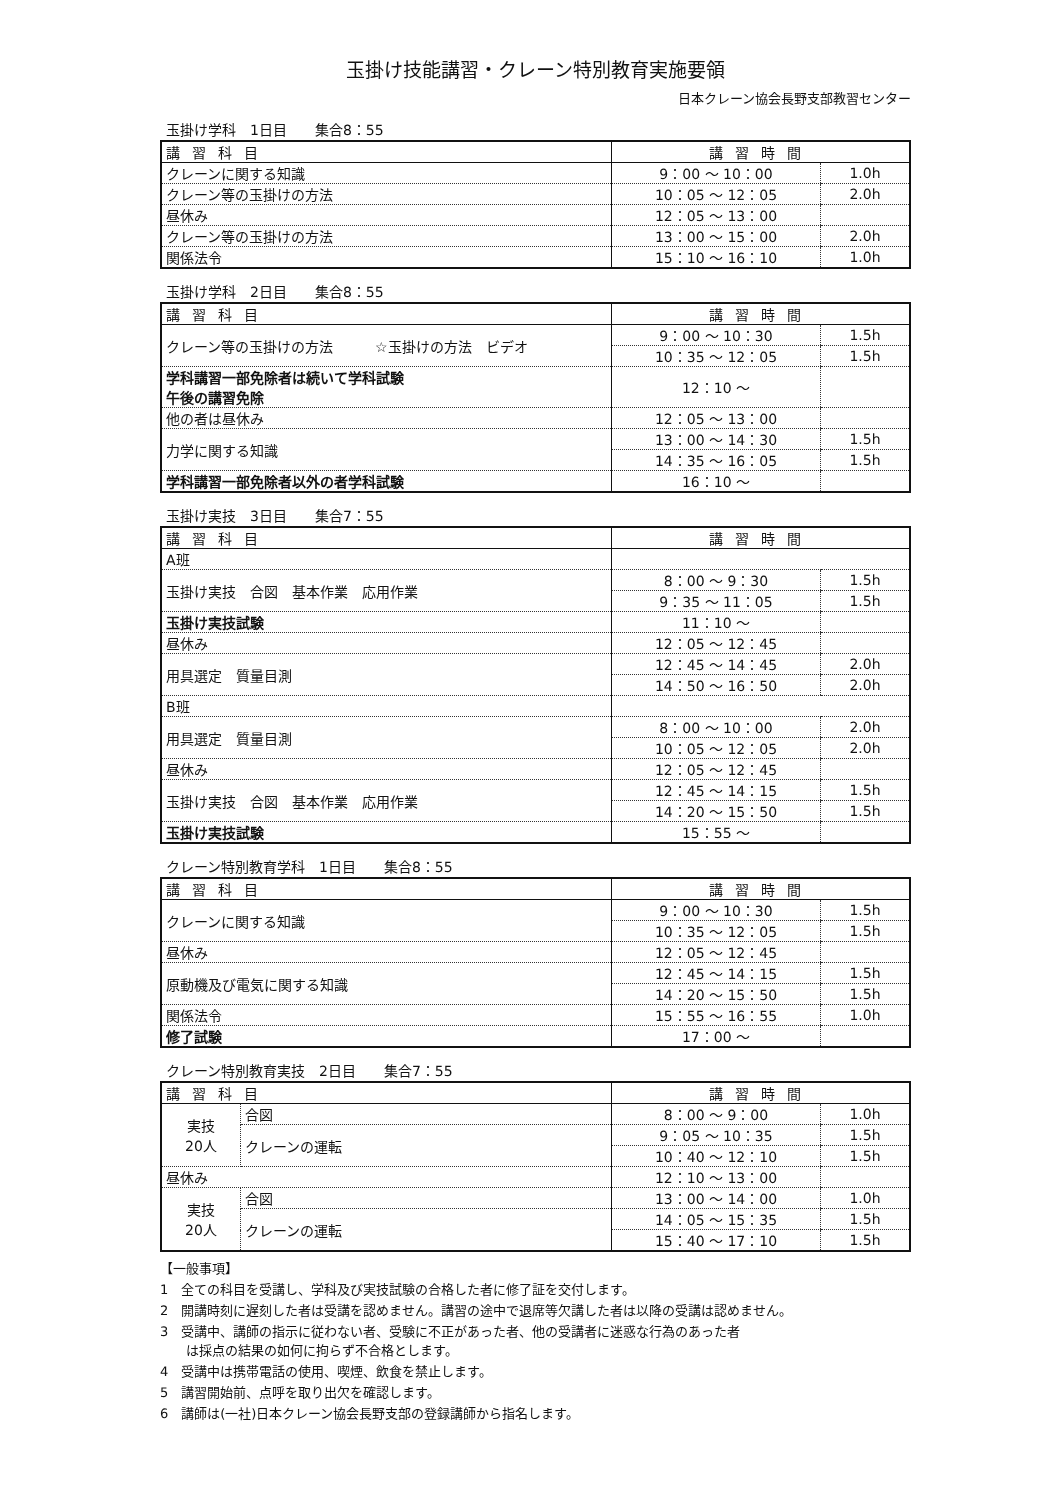玉掛け技能講習・クレーン特別教育実施要領
日本クレーン協会長野支部教習センター
玉掛け学科　1日目　　集合8：55
| 講習科目 | 講習時間 | |
| --- | --- | --- |
| クレーンに関する知識 | 9：00 ～ 10：00 | 1.0h |
| クレーン等の玉掛けの方法 | 10：05 ～ 12：05 | 2.0h |
| 昼休み | 12：05 ～ 13：00 | |
| クレーン等の玉掛けの方法 | 13：00 ～ 15：00 | 2.0h |
| 関係法令 | 15：10 ～ 16：10 | 1.0h |
玉掛け学科　2日目　　集合8：55
| 講習科目 | 講習時間 | |
| --- | --- | --- |
| クレーン等の玉掛けの方法 ☆玉掛けの方法 ビデオ | 9：00 ～ 10：30 | 1.5h |
| | 10：35 ～ 12：05 | 1.5h |
| 学科講習一部免除者は続いて学科試験 午後の講習免除 | 12：10 ～ | |
| 他の者は昼休み | 12：05 ～ 13：00 | |
| 力学に関する知識 | 13：00 ～ 14：30 | 1.5h |
| | 14：35 ～ 16：05 | 1.5h |
| 学科講習一部免除者以外の者学科試験 | 16：10 ～ | |
玉掛け実技　3日目　　集合7：55
| 講習科目 | 講習時間 | |
| --- | --- | --- |
| A班 | | |
| 玉掛け実技 合図 基本作業 応用作業 | 8：00 ～ 9：30 | 1.5h |
| | 9：35 ～ 11：05 | 1.5h |
| 玉掛け実技試験 | 11：10 ～ | |
| 昼休み | 12：05 ～ 12：45 | |
| 用具選定 質量目測 | 12：45 ～ 14：45 | 2.0h |
| | 14：50 ～ 16：50 | 2.0h |
| B班 | | |
| 用具選定 質量目測 | 8：00 ～ 10：00 | 2.0h |
| | 10：05 ～ 12：05 | 2.0h |
| 昼休み | 12：05 ～ 12：45 | |
| 玉掛け実技 合図 基本作業 応用作業 | 12：45 ～ 14：15 | 1.5h |
| | 14：20 ～ 15：50 | 1.5h |
| 玉掛け実技試験 | 15：55 ～ | |
クレーン特別教育学科　1日目　　集合8：55
| 講習科目 | 講習時間 | |
| --- | --- | --- |
| クレーンに関する知識 | 9：00 ～ 10：30 | 1.5h |
| | 10：35 ～ 12：05 | 1.5h |
| 昼休み | 12：05 ～ 12：45 | |
| 原動機及び電気に関する知識 | 12：45 ～ 14：15 | 1.5h |
| | 14：20 ～ 15：50 | 1.5h |
| 関係法令 | 15：55 ～ 16：55 | 1.0h |
| 修了試験 | 17：00 ～ | |
クレーン特別教育実技　2日目　　集合7：55
| 講習科目 | | 講習時間 | |
| --- | --- | --- | --- |
| 実技 20人 | 合図 | 8：00 ～ 9：00 | 1.0h |
| | クレーンの運転 | 9：05 ～ 10：35 | 1.5h |
| | | 10：40 ～ 12：10 | 1.5h |
| 昼休み | | 12：10 ～ 13：00 | |
| 実技 20人 | 合図 | 13：00 ～ 14：00 | 1.0h |
| | クレーンの運転 | 14：05 ～ 15：35 | 1.5h |
| | | 15：40 ～ 17：10 | 1.5h |
【一般事項】
1　全ての科目を受講し、学科及び実技試験の合格した者に修了証を交付します。
2　開講時刻に遅刻した者は受講を認めません。講習の途中で退席等欠講した者は以降の受講は認めません。
3　受講中、講師の指示に従わない者、受験に不正があった者、他の受講者に迷惑な行為のあった者
　　は採点の結果の如何に拘らず不合格とします。
4　受講中は携帯電話の使用、喫煙、飲食を禁止します。
5　講習開始前、点呼を取り出欠を確認します。
6　講師は(一社)日本クレーン協会長野支部の登録講師から指名します。